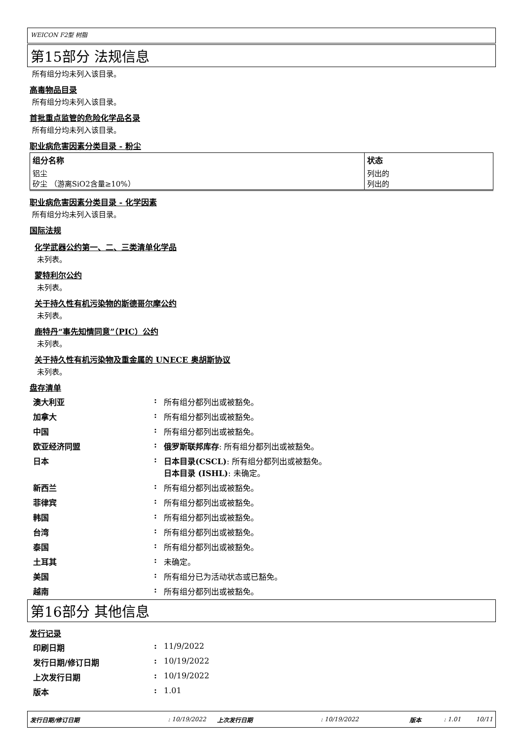WEICON F2型 树脂
第15部分 法规信息
所有组分均未列入该目录。
高毒物品目录
所有组分均未列入该目录。
首批重点监管的危险化学品名录
所有组分均未列入该目录。
职业病危害因素分类目录 - 粉尘
| 组分名称 | 状态 |
| --- | --- |
| 铝尘 矽尘 （游离SiO2含量≥10%） | 列出的 列出的 |
职业病危害因素分类目录 - 化学因素
所有组分均未列入该目录。
国际法规
化学武器公约第一、二、三类清单化学品
未列表。
蒙特利尔公约
未列表。
关于持久性有机污染物的斯德哥尔摩公约
未列表。
鹿特丹“事先知情同意”（PIC）公约
未列表。
关于持久性有机污染物及重金属的 UNECE 奥胡斯协议
未列表。
盘存清单
| 澳大利亚 | : | 所有组分都列出或被豁免。 |
| 加拿大 | : | 所有组分都列出或被豁免。 |
| 中国 | : | 所有组分都列出或被豁免。 |
| 欧亚经济同盟 | : | 俄罗斯联邦库存 : 所有组分都列出或被豁免。 |
| 日本 | : | 日本目录(CSCL) : 所有组分都列出或被豁免。 日本目录 (ISHL) : 未确定。 |
| 新西兰 | : | 所有组分都列出或被豁免。 |
| 菲律宾 | : | 所有组分都列出或被豁免。 |
| 韩国 | : | 所有组分都列出或被豁免。 |
| 台湾 | : | 所有组分都列出或被豁免。 |
| 泰国 | : | 所有组分都列出或被豁免。 |
| 土耳其 | : | 未确定。 |
| 美国 | : | 所有组分已为活动状态或已豁免。 |
| 越南 | : | 所有组分都列出或被豁免。 |
第16部分 其他信息
发行记录
| 印刷日期 | : | 11/9/2022 |
| 发行日期/修订日期 | : | 10/19/2022 |
| 上次发行日期 | : | 10/19/2022 |
| 版本 | : | 1.01 |
发行日期/修订日期: 10/19/2022 上次发行日期: 10/19/2022 版本: 1.01 10/11